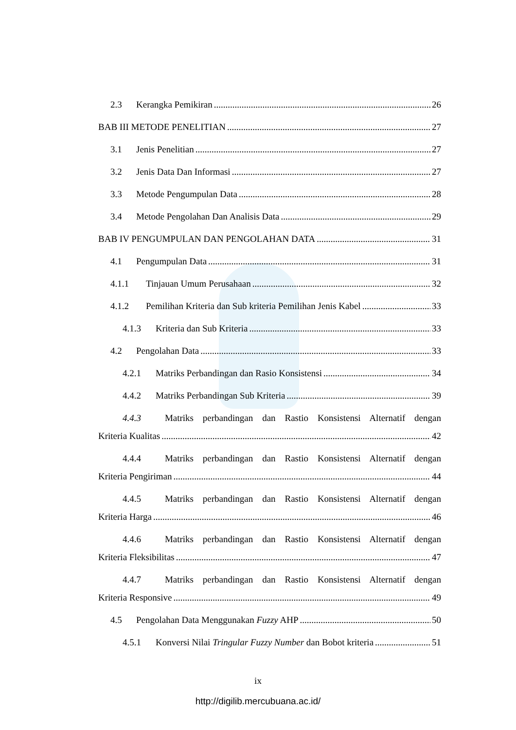2.3 Kerangka Pemikiran 26
BAB III METODE PENELITIAN 27
3.1 Jenis Penelitian 27
3.2 Jenis Data Dan Informasi 27
3.3 Metode Pengumpulan Data 28
3.4 Metode Pengolahan Dan Analisis Data 29
BAB IV PENGUMPULAN DAN PENGOLAHAN DATA 31
4.1 Pengumpulan Data 31
4.1.1 Tinjauan Umum Perusahaan 32
4.1.2 Pemilihan Kriteria dan Sub kriteria Pemilihan Jenis Kabel 33
4.1.3 Kriteria dan Sub Kriteria 33
4.2 Pengolahan Data 33
4.2.1 Matriks Perbandingan dan Rasio Konsistensi 34
4.4.2 Matriks Perbandingan Sub Kriteria 39
4.4.3 Matriks perbandingan dan Rastio Konsistensi Alternatif dengan
Kriteria Kualitas 42
4.4.4 Matriks perbandingan dan Rastio Konsistensi Alternatif dengan
Kriteria Pengiriman 44
4.4.5 Matriks perbandingan dan Rastio Konsistensi Alternatif dengan
Kriteria Harga 46
4.4.6 Matriks perbandingan dan Rastio Konsistensi Alternatif dengan
Kriteria Fleksibilitas 47
4.4.7 Matriks perbandingan dan Rastio Konsistensi Alternatif dengan
Kriteria Responsive 49
4.5 Pengolahan Data Menggunakan Fuzzy AHP 50
4.5.1 Konversi Nilai Tringular Fuzzy Number dan Bobot kriteria 51
ix
http://digilib.mercubuana.ac.id/